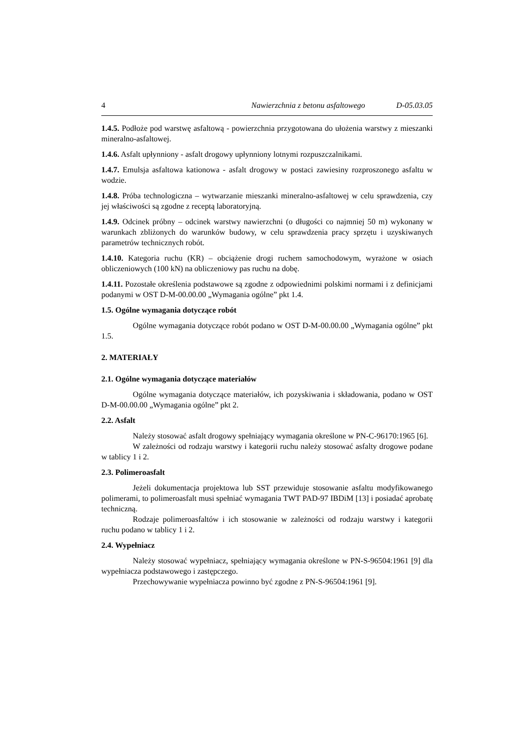4 Nawierzchnia z betonu asfaltowego D-05.03.05
1.4.5. Podłoże pod warstwę asfaltową - powierzchnia przygotowana do ułożenia warstwy z mieszanki mineralno-asfaltowej.
1.4.6. Asfalt upłynniony - asfalt drogowy upłynniony lotnymi rozpuszczalnikami.
1.4.7. Emulsja asfaltowa kationowa - asfalt drogowy w postaci zawiesiny rozproszonego asfaltu w wodzie.
1.4.8. Próba technologiczna – wytwarzanie mieszanki mineralno-asfaltowej w celu sprawdzenia, czy jej właściwości są zgodne z receptą laboratoryjną.
1.4.9. Odcinek próbny – odcinek warstwy nawierzchni (o długości co najmniej 50 m) wykonany w warunkach zbliżonych do warunków budowy, w celu sprawdzenia pracy sprzętu i uzyskiwanych parametrów technicznych robót.
1.4.10. Kategoria ruchu (KR) – obciążenie drogi ruchem samochodowym, wyrażone w osiach obliczeniowych (100 kN) na obliczeniowy pas ruchu na dobę.
1.4.11. Pozostałe określenia podstawowe są zgodne z odpowiednimi polskimi normami i z definicjami podanymi w OST D-M-00.00.00 „Wymagania ogólne” pkt 1.4.
1.5. Ogólne wymagania dotyczące robót
Ogólne wymagania dotyczące robót podano w OST D-M-00.00.00 „Wymagania ogólne” pkt 1.5.
2. MATERIAŁY
2.1. Ogólne wymagania dotyczące materiałów
Ogólne wymagania dotyczące materiałów, ich pozyskiwania i składowania, podano w OST D-M-00.00.00 „Wymagania ogólne” pkt 2.
2.2. Asfalt
Należy stosować asfalt drogowy spełniający wymagania określone w PN-C-96170:1965 [6].
W zależności od rodzaju warstwy i kategorii ruchu należy stosować asfalty drogowe podane w tablicy 1 i 2.
2.3. Polimeroasfalt
Jeżeli dokumentacja projektowa lub SST przewiduje stosowanie asfaltu modyfikowanego polimerami, to polimeroasfalt musi spełniać wymagania TWT PAD-97 IBDiM [13] i posiadać aprobatę techniczną.
Rodzaje polimeroasfaltów i ich stosowanie w zależności od rodzaju warstwy i kategorii ruchu podano w tablicy 1 i 2.
2.4. Wypełniacz
Należy stosować wypełniacz, spełniający wymagania określone w PN-S-96504:1961 [9] dla wypełniacza podstawowego i zastępczego.
Przechowywanie wypełniacza powinno być zgodne z PN-S-96504:1961 [9].